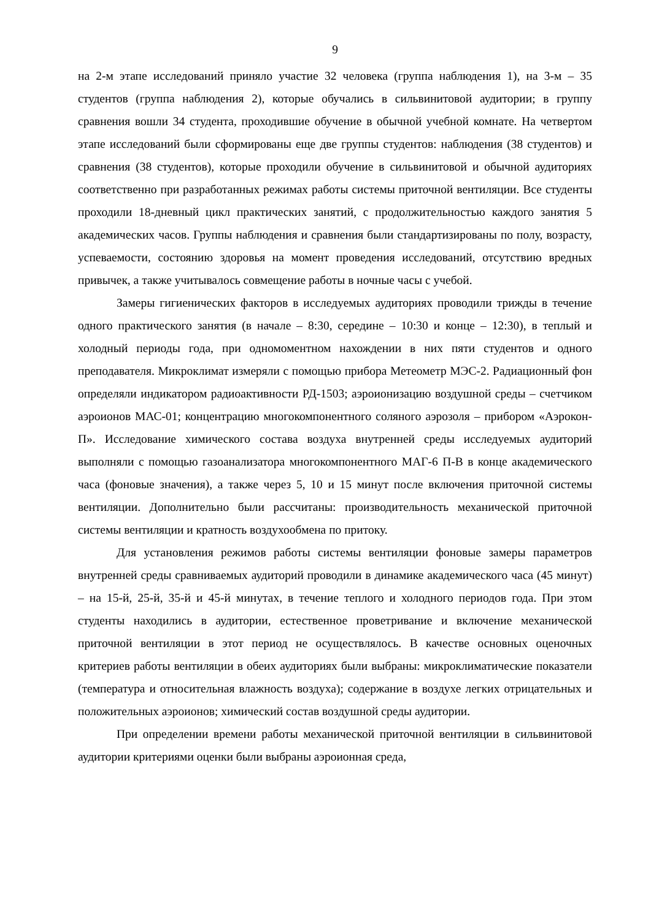9
на 2-м этапе исследований приняло участие 32 человека (группа наблюдения 1), на 3-м – 35 студентов (группа наблюдения 2), которые обучались в сильвинитовой аудитории; в группу сравнения вошли 34 студента, проходившие обучение в обычной учебной комнате. На четвертом этапе исследований были сформированы еще две группы студентов: наблюдения (38 студентов) и сравнения (38 студентов), которые проходили обучение в сильвинитовой и обычной аудиториях соответственно при разработанных режимах работы системы приточной вентиляции. Все студенты проходили 18-дневный цикл практических занятий, с продолжительностью каждого занятия 5 академических часов. Группы наблюдения и сравнения были стандартизированы по полу, возрасту, успеваемости, состоянию здоровья на момент проведения исследований, отсутствию вредных привычек, а также учитывалось совмещение работы в ночные часы с учебой.
Замеры гигиенических факторов в исследуемых аудиториях проводили трижды в течение одного практического занятия (в начале – 8:30, середине – 10:30 и конце – 12:30), в теплый и холодный периоды года, при одномоментном нахождении в них пяти студентов и одного преподавателя. Микроклимат измеряли с помощью прибора Метеометр МЭС-2. Радиационный фон определяли индикатором радиоактивности РД-1503; аэроионизацию воздушной среды – счетчиком аэроионов МАС-01; концентрацию многокомпонентного соляного аэрозоля – прибором «Аэрокон-П». Исследование химического состава воздуха внутренней среды исследуемых аудиторий выполняли с помощью газоанализатора многокомпонентного МАГ-6 П-В в конце академического часа (фоновые значения), а также через 5, 10 и 15 минут после включения приточной системы вентиляции. Дополнительно были рассчитаны: производительность механической приточной системы вентиляции и кратность воздухообмена по притоку.
Для установления режимов работы системы вентиляции фоновые замеры параметров внутренней среды сравниваемых аудиторий проводили в динамике академического часа (45 минут) – на 15-й, 25-й, 35-й и 45-й минутах, в течение теплого и холодного периодов года. При этом студенты находились в аудитории, естественное проветривание и включение механической приточной вентиляции в этот период не осуществлялось. В качестве основных оценочных критериев работы вентиляции в обеих аудиториях были выбраны: микроклиматические показатели (температура и относительная влажность воздуха); содержание в воздухе легких отрицательных и положительных аэроионов; химический состав воздушной среды аудитории.
При определении времени работы механической приточной вентиляции в сильвинитовой аудитории критериями оценки были выбраны аэроионная среда,